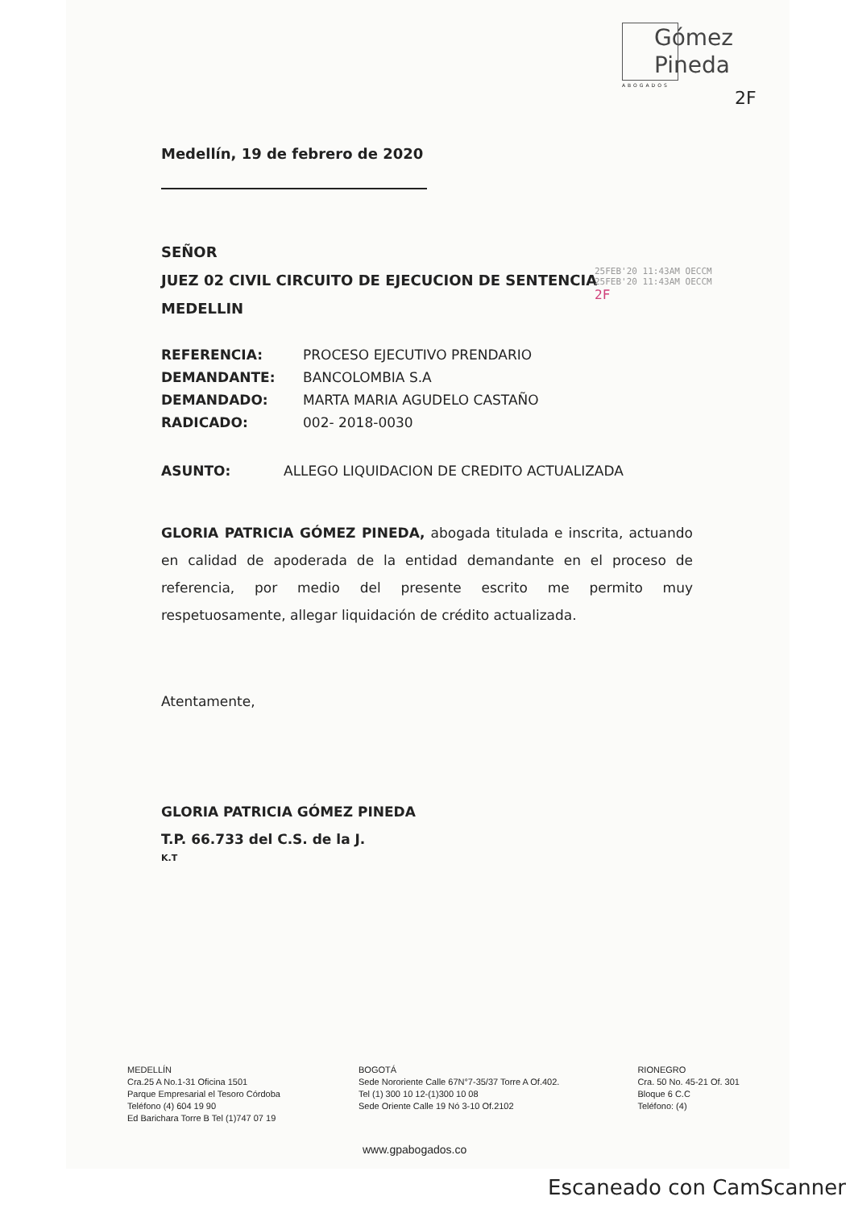Gómez
Pineda
ABOGADOS
2F
Medellín, 19 de febrero de 2020
SEÑOR
JUEZ 02 CIVIL CIRCUITO DE EJECUCION DE SENTENCIA
MEDELLIN
25FEB'20 11:43AM OECCM
25FEB'20 11:43AM OECCM
2F
REFERENCIA: PROCESO EJECUTIVO PRENDARIO
DEMANDANTE: BANCOLOMBIA S.A
DEMANDADO: MARTA MARIA AGUDELO CASTAÑO
RADICADO: 002- 2018-0030
ASUNTO: ALLEGO LIQUIDACION DE CREDITO ACTUALIZADA
GLORIA PATRICIA GÓMEZ PINEDA, abogada titulada e inscrita, actuando en calidad de apoderada de la entidad demandante en el proceso de referencia, por medio del presente escrito me permito muy respetuosamente, allegar liquidación de crédito actualizada.
Atentamente,
GLORIA PATRICIA GÓMEZ PINEDA
T.P. 66.733 del C.S. de la J.
K.T
MEDELLÍN
Cra.25 A No.1-31 Oficina 1501
Parque Empresarial el Tesoro Córdoba
Teléfono (4) 604 19 90
Ed Barichara Torre B Tel (1)747 07 19
BOGOTÁ
Sede Nororiente Calle 67N°7-35/37 Torre A Of.402.
Tel (1) 300 10 12-(1)300 10 08
Sede Oriente Calle 19 Nó 3-10 Of.2102
RIONEGRO
Cra. 50 No. 45-21 Of. 301
Bloque 6 C.C
Teléfono: (4)
www.gpabogados.co
Escaneado con CamScanner